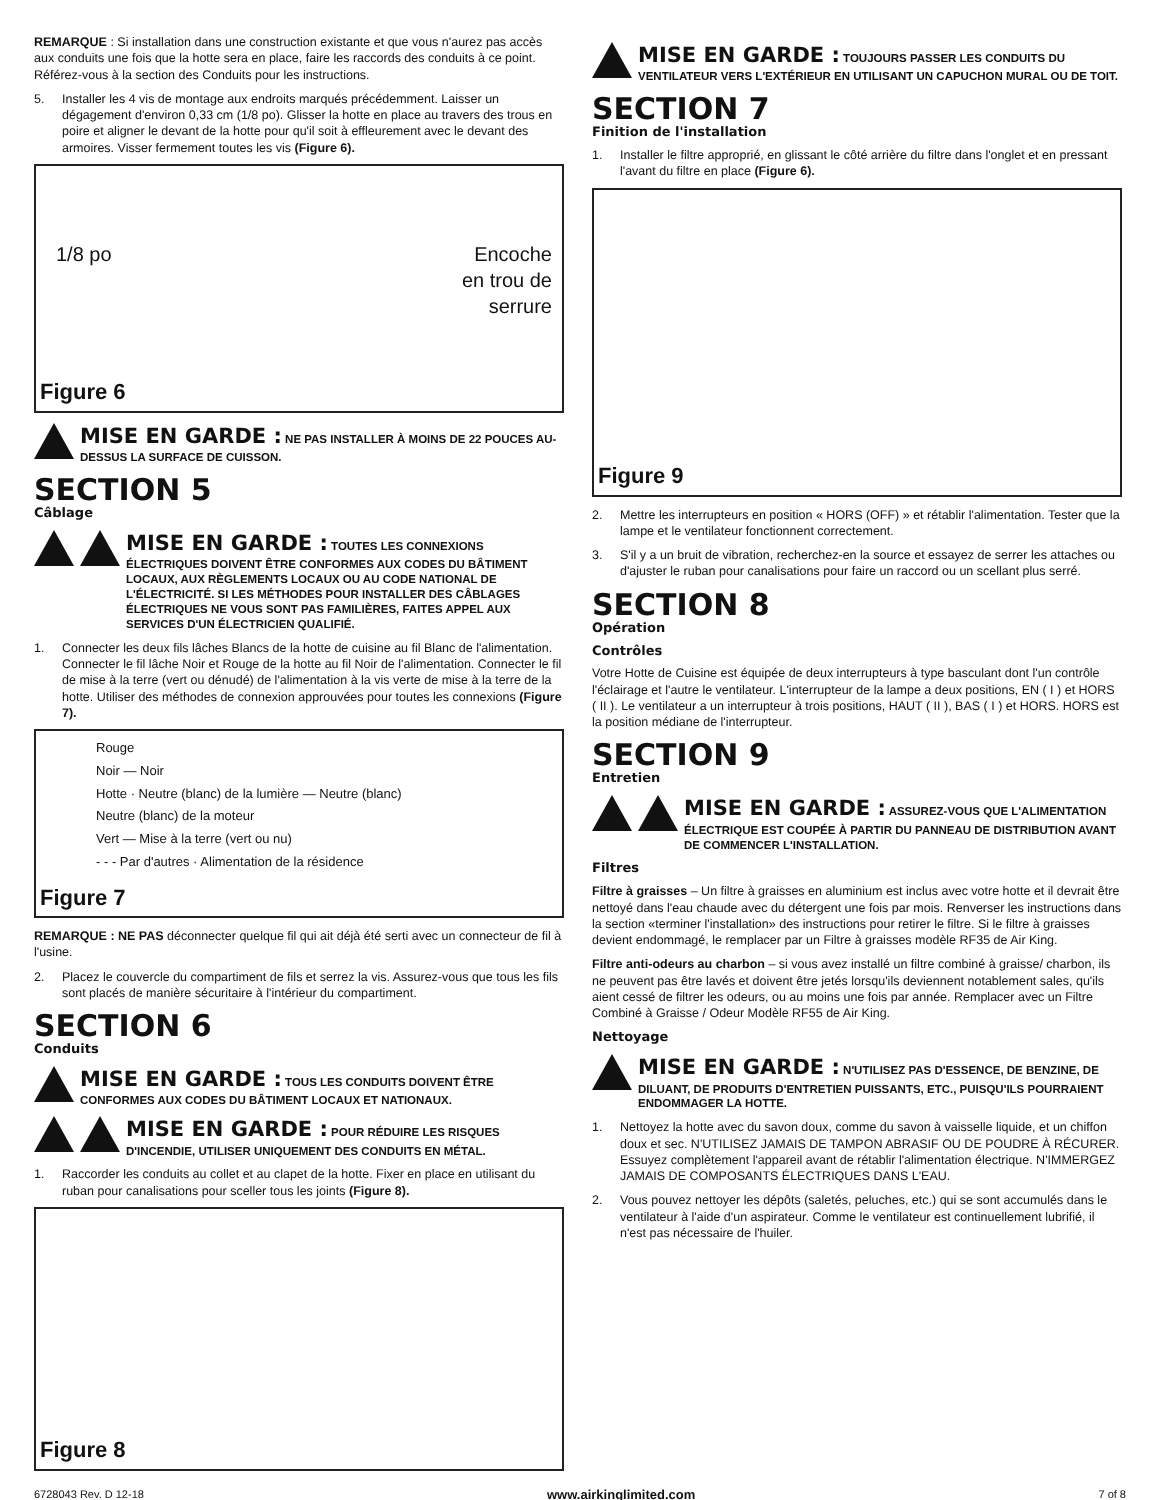REMARQUE : Si installation dans une construction existante et que vous n'aurez pas accès aux conduits une fois que la hotte sera en place, faire les raccords des conduits à ce point. Référez-vous à la section des Conduits pour les instructions.
5. Installer les 4 vis de montage aux endroits marqués précédemment. Laisser un dégagement d'environ 0,33 cm (1/8 po). Glisser la hotte en place au travers des trous en poire et aligner le devant de la hotte pour qu'il soit à effleurement avec le devant des armoires. Visser fermement toutes les vis (Figure 6).
1/8 po
Encoche
en trou de
serrure
Figure 6
MISE EN GARDE : NE PAS INSTALLER À MOINS DE 22 POUCES AU-DESSUS LA SURFACE DE CUISSON.
SECTION 5
Câblage
MISE EN GARDE : TOUTES LES CONNEXIONS ÉLECTRIQUES DOIVENT ÊTRE CONFORMES AUX CODES DU BÂTIMENT LOCAUX, AUX RÈGLEMENTS LOCAUX OU AU CODE NATIONAL DE L'ÉLECTRICITÉ. SI LES MÉTHODES POUR INSTALLER DES CÂBLAGES ÉLECTRIQUES NE VOUS SONT PAS FAMILIÈRES, FAITES APPEL AUX SERVICES D'UN ÉLECTRICIEN QUALIFIÉ.
1. Connecter les deux fils lâches Blancs de la hotte de cuisine au fil Blanc de l'alimentation. Connecter le fil lâche Noir et Rouge de la hotte au fil Noir de l'alimentation. Connecter le fil de mise à la terre (vert ou dénudé) de l'alimentation à la vis verte de mise à la terre de la hotte. Utiliser des méthodes de connexion approuvées pour toutes les connexions (Figure 7).
Rouge
Noir — Noir
Hotte · Neutre (blanc) de la lumière — Neutre (blanc)
Neutre (blanc) de la moteur
Vert — Mise à la terre (vert ou nu)
- - - Par d'autres · Alimentation de la résidence
Figure 7
REMARQUE : NE PAS déconnecter quelque fil qui ait déjà été serti avec un connecteur de fil à l'usine.
2. Placez le couvercle du compartiment de fils et serrez la vis. Assurez-vous que tous les fils sont placés de manière sécuritaire à l'intérieur du compartiment.
SECTION 6
Conduits
MISE EN GARDE : TOUS LES CONDUITS DOIVENT ÊTRE CONFORMES AUX CODES DU BÂTIMENT LOCAUX ET NATIONAUX.
MISE EN GARDE : POUR RÉDUIRE LES RISQUES D'INCENDIE, UTILISER UNIQUEMENT DES CONDUITS EN MÉTAL.
1. Raccorder les conduits au collet et au clapet de la hotte. Fixer en place en utilisant du ruban pour canalisations pour sceller tous les joints (Figure 8).
Figure 8
MISE EN GARDE : TOUJOURS PASSER LES CONDUITS DU VENTILATEUR VERS L'EXTÉRIEUR EN UTILISANT UN CAPUCHON MURAL OU DE TOIT.
SECTION 7
Finition de l'installation
1. Installer le filtre approprié, en glissant le côté arrière du filtre dans l'onglet et en pressant l'avant du filtre en place (Figure 6).
Figure 9
2. Mettre les interrupteurs en position « HORS (OFF) » et rétablir l'alimentation. Tester que la lampe et le ventilateur fonctionnent correctement.
3. S'il y a un bruit de vibration, recherchez-en la source et essayez de serrer les attaches ou d'ajuster le ruban pour canalisations pour faire un raccord ou un scellant plus serré.
SECTION 8
Opération
Contrôles
Votre Hotte de Cuisine est équipée de deux interrupteurs à type basculant dont l'un contrôle l'éclairage et l'autre le ventilateur. L'interrupteur de la lampe a deux positions, EN ( I ) et HORS ( II ). Le ventilateur a un interrupteur à trois positions, HAUT ( II ), BAS ( I ) et HORS. HORS est la position médiane de l'interrupteur.
SECTION 9
Entretien
MISE EN GARDE : ASSUREZ-VOUS QUE L'ALIMENTATION ÉLECTRIQUE EST COUPÉE À PARTIR DU PANNEAU DE DISTRIBUTION AVANT DE COMMENCER L'INSTALLATION.
Filtres
Filtre à graisses – Un filtre à graisses en aluminium est inclus avec votre hotte et il devrait être nettoyé dans l'eau chaude avec du détergent une fois par mois. Renverser les instructions dans la section «terminer l'installation» des instructions pour retirer le filtre. Si le filtre à graisses devient endommagé, le remplacer par un Filtre à graisses modèle RF35 de Air King.
Filtre anti-odeurs au charbon – si vous avez installé un filtre combiné à graisse/ charbon, ils ne peuvent pas être lavés et doivent être jetés lorsqu'ils deviennent notablement sales, qu'ils aient cessé de filtrer les odeurs, ou au moins une fois par année. Remplacer avec un Filtre Combiné à Graisse / Odeur Modèle RF55 de Air King.
Nettoyage
MISE EN GARDE : N'UTILISEZ PAS D'ESSENCE, DE BENZINE, DE DILUANT, DE PRODUITS D'ENTRETIEN PUISSANTS, ETC., PUISQU'ILS POURRAIENT ENDOMMAGER LA HOTTE.
1. Nettoyez la hotte avec du savon doux, comme du savon à vaisselle liquide, et un chiffon doux et sec. N'UTILISEZ JAMAIS DE TAMPON ABRASIF OU DE POUDRE À RÉCURER. Essuyez complètement l'appareil avant de rétablir l'alimentation électrique. N'IMMERGEZ JAMAIS DE COMPOSANTS ÉLECTRIQUES DANS L'EAU.
2. Vous pouvez nettoyer les dépôts (saletés, peluches, etc.) qui se sont accumulés dans le ventilateur à l'aide d'un aspirateur. Comme le ventilateur est continuellement lubrifié, il n'est pas nécessaire de l'huiler.
6728043 Rev. D 12-18 www.airkinglimited.com 7 of 8